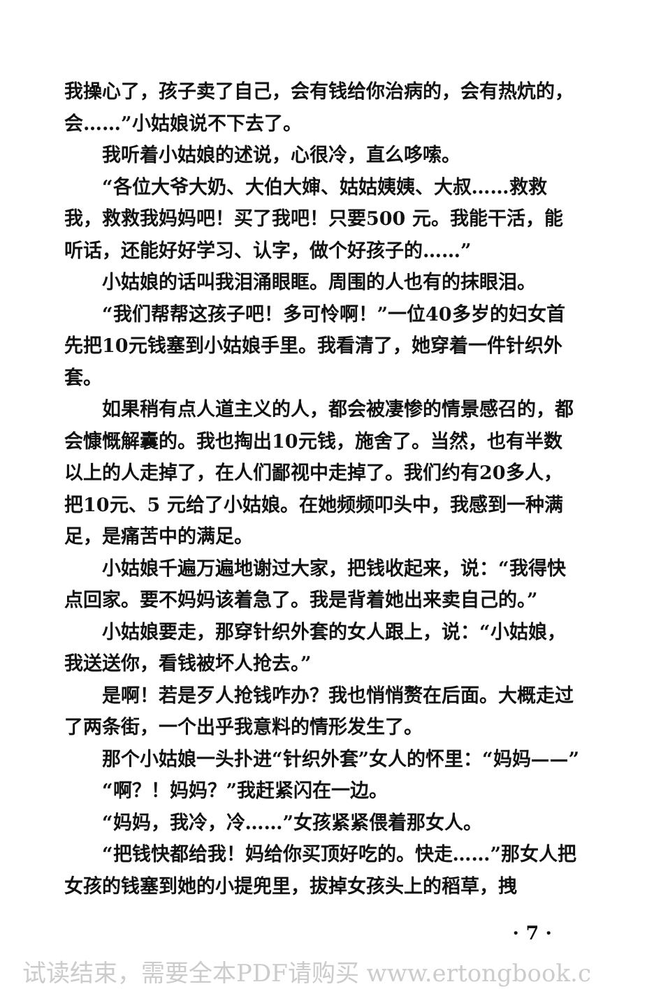我操心了，孩子卖了自己，会有钱给你治病的，会有热炕的，会……”小姑娘说不下去了。
我听着小姑娘的述说，心很冷，直么哆嗦。
“各位大爷大奶、大伯大婶、姑姑姨姨、大叔……救救我，救救我妈妈吧！买了我吧！只要500 元。我能干活，能听话，还能好好学习、认字，做个好孩子的……”
小姑娘的话叫我泪涌眼眶。周围的人也有的抹眼泪。
“我们帮帮这孩子吧！多可怜啊！”一位40多岁的妇女首先把10元钱塞到小姑娘手里。我看清了，她穿着一件针织外套。
如果稍有点人道主义的人，都会被凄惨的情景感召的，都会慷慨解囊的。我也掏出10元钱，施舍了。当然，也有半数以上的人走掉了，在人们鄙视中走掉了。我们约有20多人，把10元、5 元给了小姑娘。在她频频叩头中，我感到一种满足，是痛苦中的满足。
小姑娘千遍万遍地谢过大家，把钱收起来，说：“我得快点回家。要不妈妈该着急了。我是背着她出来卖自己的。”
小姑娘要走，那穿针织外套的女人跟上，说：“小姑娘，我送送你，看钱被坏人抢去。”
是啊！若是歹人抢钱咋办？我也悄悄赘在后面。大概走过了两条街，一个出乎我意料的情形发生了。
那个小姑娘一头扑进“针织外套”女人的怀里：“妈妈——”
“啊？！妈妈？”我赶紧闪在一边。
“妈妈，我冷，冷……”女孩紧紧偎着那女人。
“把钱快都给我！妈给你买顶好吃的。快走……”那女人把女孩的钱塞到她的小提兜里，拔掉女孩头上的稻草，拽
· 7 ·
试读结束，需要全本PDF请购买 www.ertongbook.c